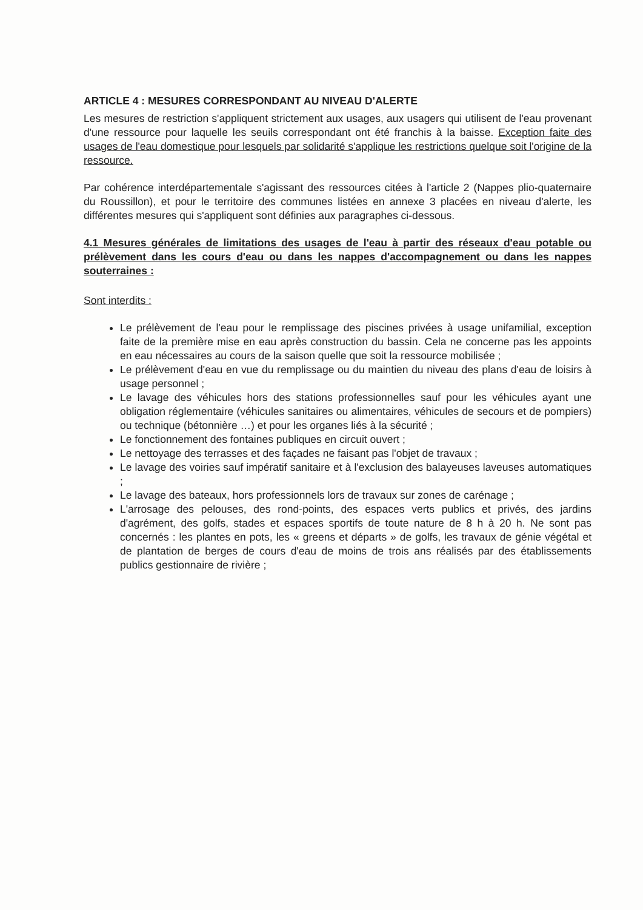ARTICLE 4 : MESURES CORRESPONDANT AU NIVEAU D'ALERTE
Les mesures de restriction s'appliquent strictement aux usages, aux usagers qui utilisent de l'eau provenant d'une ressource pour laquelle les seuils correspondant ont été franchis à la baisse. Exception faite des usages de l'eau domestique pour lesquels par solidarité s'applique les restrictions quelque soit l'origine de la ressource.
Par cohérence interdépartementale s'agissant des ressources citées à l'article 2 (Nappes plio-quaternaire du Roussillon), et pour le territoire des communes listées en annexe 3 placées en niveau d'alerte, les différentes mesures qui s'appliquent sont définies aux paragraphes ci-dessous.
4.1 Mesures générales de limitations des usages de l'eau à partir des réseaux d'eau potable ou prélèvement dans les cours d'eau ou dans les nappes d'accompagnement ou dans les nappes souterraines :
Sont interdits :
Le prélèvement de l'eau pour le remplissage des piscines privées à usage unifamilial, exception faite de la première mise en eau après construction du bassin. Cela ne concerne pas les appoints en eau nécessaires au cours de la saison quelle que soit la ressource mobilisée ;
Le prélèvement d'eau en vue du remplissage ou du maintien du niveau des plans d'eau de loisirs à usage personnel ;
Le lavage des véhicules hors des stations professionnelles sauf pour les véhicules ayant une obligation réglementaire (véhicules sanitaires ou alimentaires, véhicules de secours et de pompiers) ou technique (bétonnière …) et pour les organes liés à la sécurité ;
Le fonctionnement des fontaines publiques en circuit ouvert ;
Le nettoyage des terrasses et des façades ne faisant pas l'objet de travaux ;
Le lavage des voiries sauf impératif sanitaire et à l'exclusion des balayeuses laveuses automatiques ;
Le lavage des bateaux, hors professionnels lors de travaux sur zones de carénage ;
L'arrosage des pelouses, des rond-points, des espaces verts publics et privés, des jardins d'agrément, des golfs, stades et espaces sportifs de toute nature de 8 h à 20 h. Ne sont pas concernés : les plantes en pots, les « greens et départs » de golfs, les travaux de génie végétal et de plantation de berges de cours d'eau de moins de trois ans réalisés par des établissements publics gestionnaire de rivière ;